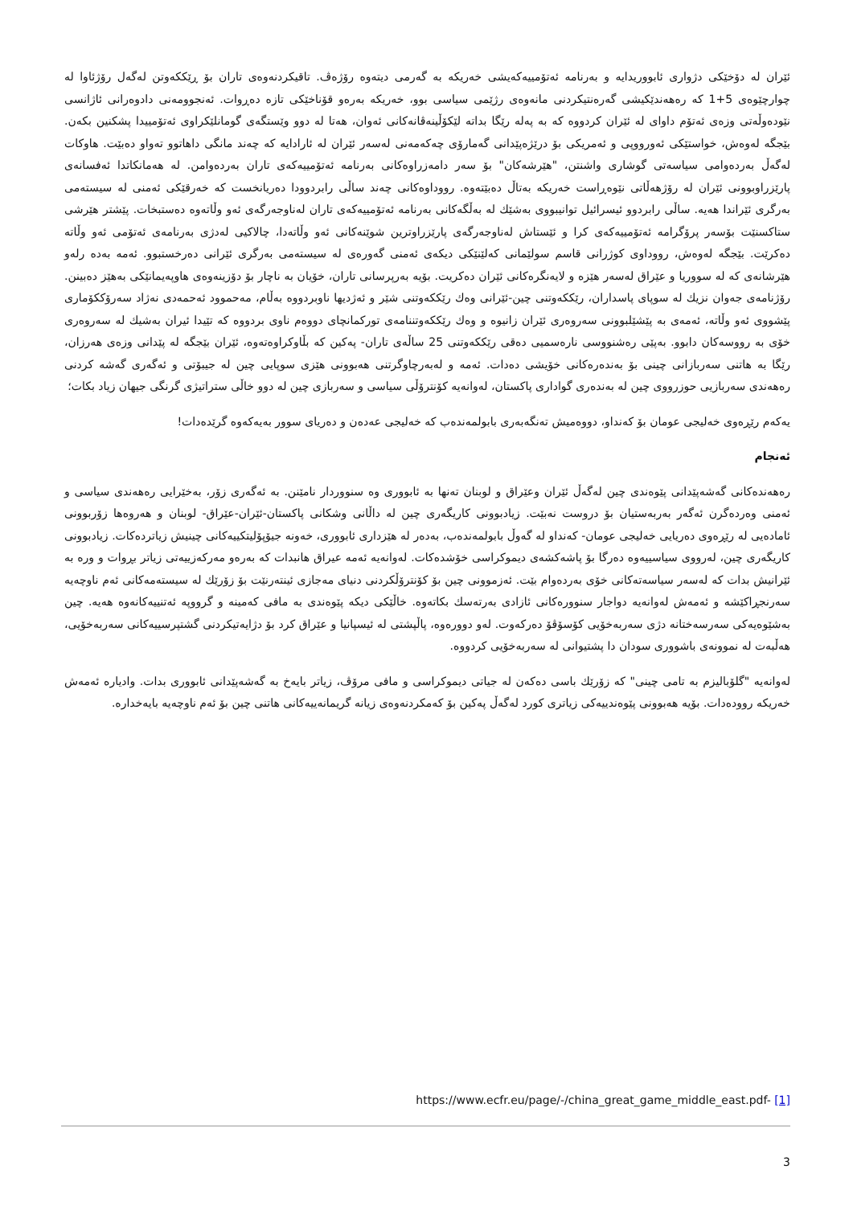ئێران لە دۆخێکی دژواری ئابووریدایە و بەرنامە ئەتۆمییەکەیشی خەریکە بە گەرمی دیتەوە رۆژەڤ. تاقیکردنەوەی تاران بۆ ڕێککەوتن لەگەل رۆژئاوا لە چوارچێوەی 5+1 کە رەهەندێکیشی گەرەنتیکردنی مانەوەی رژێمی سیاسی بوو، خەریکە بەرەو قۆناخێکی تازە دەڕوات. ئەنجوومەنی دادوەرانی ئاژانسی نێودەوڵەتی وزەی ئەتۆم داوای لە ئێران کردووە کە بە پەلە رێگا بداتە لێکۆڵینەڤانەکانی ئەوان، هەتا لە دوو وێستگەی گومانلێکراوی ئەتۆمییدا پشکنین بکەن. بێجگە لەوەش، خواستێکی ئەورووپی و ئەمریکی بۆ درێژەپێدانی گەمارۆی چەکەمەنی لەسەر ئێران لە ئارادایە کە چەند مانگی داهاتوو تەواو دەبێت. هاوکات لەگەڵ بەردەوامی سیاسەتی گوشاری واشنتن، "هێرشەکان" بۆ سەر دامەزراوەکانی بەرنامە ئەتۆمییەکەی تاران بەردەوامن. لە هەمانکاتدا ئەفسانەی پارێزراوبوونی ئێران لە رۆژهەڵاتی نێوەڕاست خەریکە بەتاڵ دەبێتەوە. رووداوەکانی چەند ساڵی رابردوودا دەریانخست کە خەرقێکی ئەمنی لە سیستەمی بەرگری ئێراندا هەیە. ساڵی رابردوو ئیسرائیل توانیبووی بەشێك لە بەڵگەکانی بەرنامە ئەتۆمییەکەی تاران لەناوجەرگەی ئەو وڵاتەوە دەستبخات. پێشتر هێرشی ستاکسنێت بۆسەر پرۆگرامە ئەتۆمییەکەی کرا و ئێستاش لەناوجەرگەی پارێزراوترین شوێنەکانی ئەو وڵاتەدا، چالاکیی لەدژی بەرنامەی ئەتۆمی ئەو وڵاتە دەکرێت. بێجگە لەوەش، رووداوی کوژرانی قاسم سولێمانی کەلێنێکی دیکەی ئەمنی گەورەی لە سیستەمی بەرگری ئێرانی دەرخستبوو. ئەمە بەدە رلەو هێرشانەی کە لە سووریا و عێراق لەسەر هێزە و لایەنگرەکانی ئێران دەکریت. بۆیە بەرپرسانی تاران، خۆیان بە ناچار بۆ دۆزینەوەی هاوپەیمانێکی بەهێز دەبینن. رۆژنامەی جەوان نزیك لە سوپای پاسداران، رێککەوتنی چین-ئێرانی وەك رێککەوتنی شێر و ئەژدیها ناوبردووە بەڵام، مەحموود ئەحمەدی نەژاد سەرۆککۆماری پێشووی ئەو وڵاتە، ئەمەی بە پێشێلبوونی سەروەری ئێران زانیوە و وەك رێککەوتننامەی تورکمانچای دووەم ناوی بردووە کە تێیدا ئیران بەشیك لە سەروەری خۆی بە رووسەکان دابوو. بەپێی رەشنووسی نارەسمیی دەقی رێککەوتنی 25 ساڵەی تاران- پەکین کە بڵاوکراوەتەوە، ئێران بێجگە لە پێدانی وزەی هەرزان، رێگا بە هاتنی سەربازانی چینی بۆ بەندەرەکانی خۆیشی دەدات. ئەمە و لەبەرچاوگرتنی هەبوونی هێزی سوپایی چین لە جیبۆتی و ئەگەری گەشە کردنی رەهەندی سەربازیی حوزرووی چین لە بەندەری گواداری پاکستان، لەوانەیە کۆنترۆڵی سیاسی و سەربازی چین لە دوو خاڵی ستراتیژی گرنگی جیهان زیاد بکات؛
یەکەم رێڕەوی خەلیجی عومان بۆ کەنداو، دووەمیش تەنگەبەری بابولمەندەب کە خەلیجی عەدەن و دەریای سوور بەیەکەوە گرێدەدات!
ئەنجام
رەهەندەکانی گەشەپێدانی پێوەندی چین لەگەڵ ئێران وعێراق و لوبنان تەنها بە ئابووری وە سنووردار نامێنن. بە ئەگەری زۆر، بەخێرایی رەهەندی سیاسی و ئەمنی وەردەگرن ئەگەر بەربەستیان بۆ دروست نەبێت. زیادبوونی کاریگەری چین لە داڵانی وشکانی پاکستان-ئێران-عێراق- لوبنان و هەروەها زۆربوونی ئامادەیی لە رێڕەوی دەریایی خەلیجی عومان- کەنداو لە گەوڵ بابولمەندەب، بەدەر لە هێزداری ئابووری، خەونە جیۆپۆلیتکییەکانی چینیش زیاتردەکات. زیادبوونی کاریگەری چین، لەرووی سیاسییەوە دەرگا بۆ پاشەکشەی دیموکراسی خۆشدەکات. لەوانەیە ئەمە عیراق هانبدات کە بەرەو مەرکەزییەتی زیاتر بڕوات و وره بە ئێرانیش بدات کە لەسەر سیاسەتەکانی خۆی بەردەوام بێت. ئەزموونی چین بۆ کۆنترۆڵکردنی دنیای مەجازی ئینتەرنێت بۆ زۆرێك لە سیستەمەکانی ئەم ناوچەیە سەرنجڕاکێشە و ئەمەش لەوانەیە دواجار سنوورەکانی ئازادی بەرتەسك بکاتەوە. خاڵێکی دیکە پێوەندی بە مافی کەمینە و گرووپە ئەتنییەکانەوە هەیە. چین بەشێوەیەکی سەرسەختانە دژی سەربەخۆیی کۆسۆڤۆ دەرکەوت. لەو دوورەوە، پاڵپشتی لە ئیسپانیا و عێراق کرد بۆ دژایەتیکردنی گشتپرسییەکانی سەربەخۆیی، هەڵبەت لە نموونەی باشووری سودان دا پشتیوانی لە سەربەخۆیی کردووە.
لەوانەیە "گلۆبالیزم بە تامی چینی" کە زۆرێك باسی دەکەن لە جیاتی دیموکراسی و مافی مرۆڤ، زیاتر بایەخ بە گەشەپێدانی ئابووری بدات. وادیارە ئەمەش خەریکە روودەدات. بۆیە هەبوونی پێوەندییەکی زیاتری کورد لەگەڵ پەکین بۆ کەمکردنەوەی زیانە گریمانەییەکانی هاتنی چین بۆ ئەم ناوچەیە بایەخدارە.
https://www.ecfr.eu/page/-/china_great_game_middle_east.pdf- [1]
3